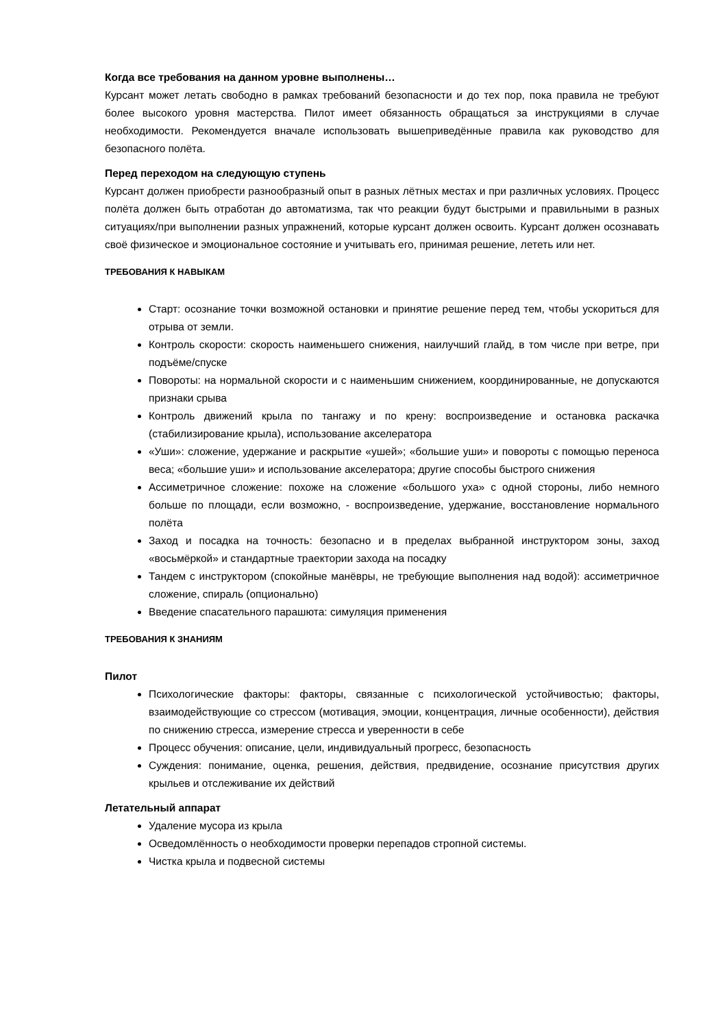Когда все требования на данном уровне выполнены…
Курсант может летать свободно в рамках требований безопасности и до тех пор, пока правила не требуют более высокого уровня мастерства. Пилот имеет обязанность обращаться за инструкциями в случае необходимости. Рекомендуется вначале использовать вышеприведённые правила как руководство для безопасного полёта.
Перед переходом на следующую ступень
Курсант должен приобрести разнообразный опыт в разных лётных местах и при различных условиях. Процесс полёта должен быть отработан до автоматизма, так что реакции будут быстрыми и правильными в разных ситуациях/при выполнении разных упражнений, которые курсант должен освоить. Курсант должен осознавать своё физическое и эмоциональное состояние и учитывать его, принимая решение, лететь или нет.
ТРЕБОВАНИЯ К НАВЫКАМ
Старт: осознание точки возможной остановки и принятие решение перед тем, чтобы ускориться для отрыва от земли.
Контроль скорости: скорость наименьшего снижения, наилучший глайд, в том числе при ветре, при подъёме/спуске
Повороты: на нормальной скорости и с наименьшим снижением, координированные, не допускаются признаки срыва
Контроль движений крыла по тангажу и по крену: воспроизведение и остановка раскачка (стабилизирование крыла), использование акселератора
«Уши»: сложение, удержание и раскрытие «ушей»; «большие уши» и повороты с помощью переноса веса; «большие уши» и использование акселератора; другие способы быстрого снижения
Ассиметричное сложение: похоже на сложение «большого уха» с одной стороны, либо немного больше по площади, если возможно, - воспроизведение, удержание, восстановление нормального полёта
Заход и посадка на точность: безопасно и в пределах выбранной инструктором зоны, заход «восьмёркой» и стандартные траектории захода на посадку
Тандем с инструктором (спокойные манёвры, не требующие выполнения над водой): ассиметричное сложение, спираль (опционально)
Введение спасательного парашюта: симуляция применения
ТРЕБОВАНИЯ К ЗНАНИЯМ
Пилот
Психологические факторы: факторы, связанные с психологической устойчивостью; факторы, взаимодействующие со стрессом (мотивация, эмоции, концентрация, личные особенности), действия по снижению стресса, измерение стресса и уверенности в себе
Процесс обучения: описание, цели, индивидуальный прогресс, безопасность
Суждения: понимание, оценка, решения, действия, предвидение, осознание присутствия других крыльев и отслеживание их действий
Летательный аппарат
Удаление мусора из крыла
Осведомлённость о необходимости проверки перепадов стропной системы.
Чистка крыла и подвесной системы